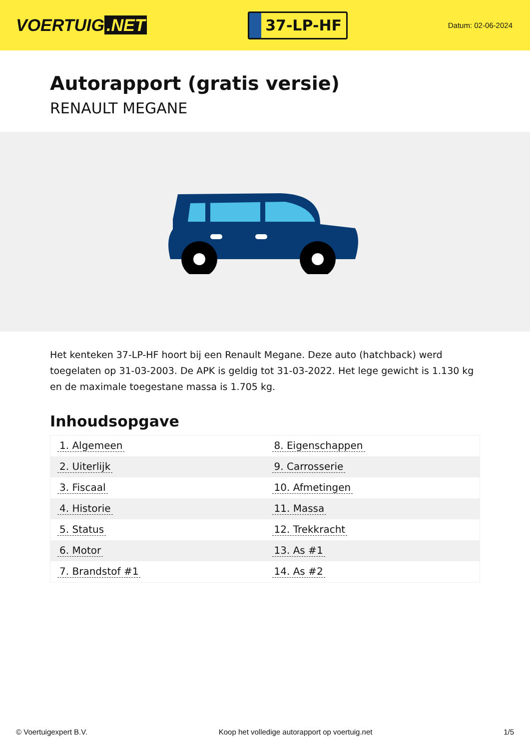VOERTUIG.NET
37-LP-HF
Datum: 02-06-2024
Autorapport (gratis versie)
RENAULT MEGANE
Het kenteken 37-LP-HF hoort bij een Renault Megane. Deze auto (hatchback) werd toegelaten op 31-03-2003. De APK is geldig tot 31-03-2022. Het lege gewicht is 1.130 kg en de maximale toegestane massa is 1.705 kg.
Inhoudsopgave
| 1. Algemeen | 8. Eigenschappen |
| 2. Uiterlijk | 9. Carrosserie |
| 3. Fiscaal | 10. Afmetingen |
| 4. Historie | 11. Massa |
| 5. Status | 12. Trekkracht |
| 6. Motor | 13. As #1 |
| 7. Brandstof #1 | 14. As #2 |
© Voertuigexpert B.V. Koop het volledige autorapport op voertuig.net 1/5